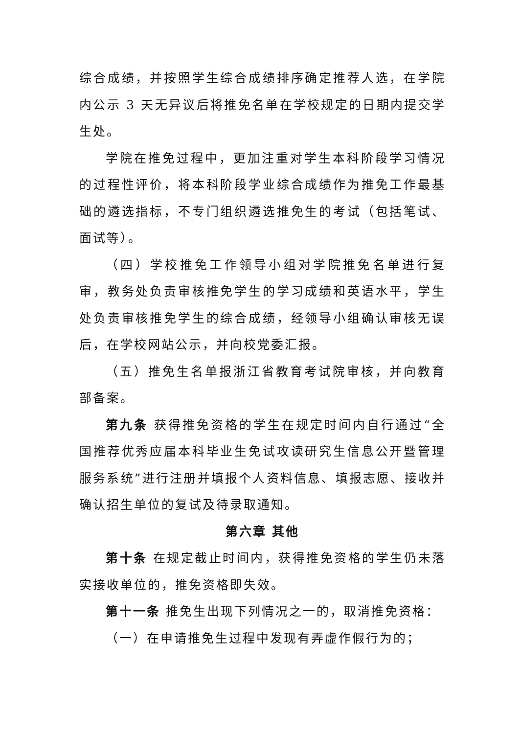综合成绩，并按照学生综合成绩排序确定推荐人选，在学院内公示 3 天无异议后将推免名单在学校规定的日期内提交学生处。
学院在推免过程中，更加注重对学生本科阶段学习情况的过程性评价，将本科阶段学业综合成绩作为推免工作最基础的遴选指标，不专门组织遴选推免生的考试（包括笔试、面试等）。
（四）学校推免工作领导小组对学院推免名单进行复审，教务处负责审核推免学生的学习成绩和英语水平，学生处负责审核推免学生的综合成绩，经领导小组确认审核无误后，在学校网站公示，并向校党委汇报。
（五）推免生名单报浙江省教育考试院审核，并向教育部备案。
第九条 获得推免资格的学生在规定时间内自行通过“全国推荐优秀应届本科毕业生免试攻读研究生信息公开暨管理服务系统”进行注册并填报个人资料信息、填报志愿、接收并确认招生单位的复试及待录取通知。
第六章 其他
第十条 在规定截止时间内，获得推免资格的学生仍未落实接收单位的，推免资格即失效。
第十一条 推免生出现下列情况之一的，取消推免资格：
（一）在申请推免生过程中发现有弄虚作假行为的；